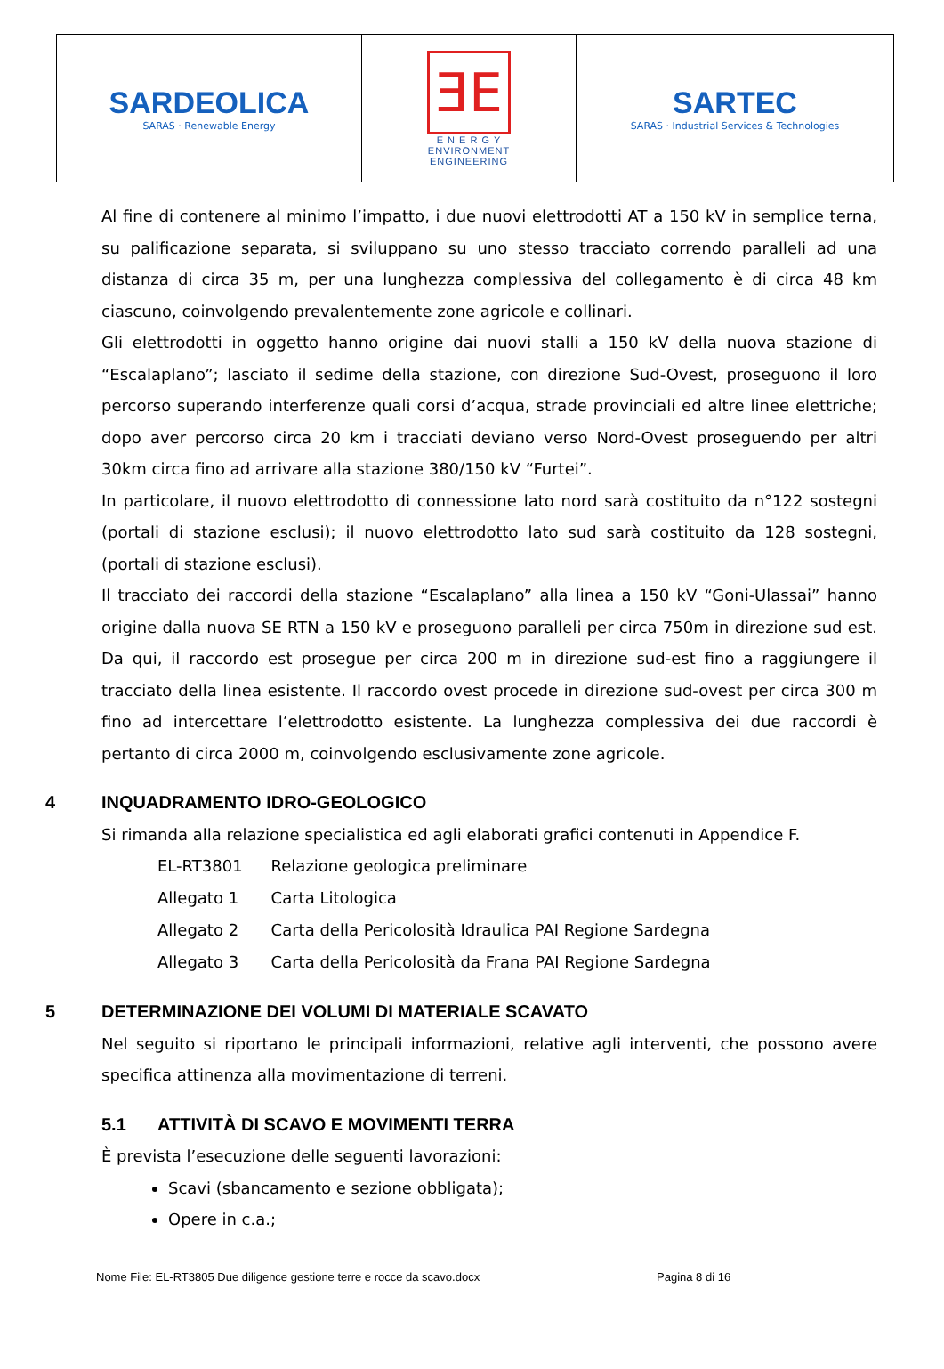| SARDEOLICA SARAS · Renewable Energy | ƎE E N E R G Y ENVIRONMENT ENGINEERING | SARTEC SARAS · Industrial Services & Technologies |
Al fine di contenere al minimo l’impatto, i due nuovi elettrodotti AT a 150 kV in semplice terna, su palificazione separata, si sviluppano su uno stesso tracciato correndo paralleli ad una distanza di circa 35 m, per una lunghezza complessiva del collegamento è di circa 48 km ciascuno, coinvolgendo prevalentemente zone agricole e collinari.
Gli elettrodotti in oggetto hanno origine dai nuovi stalli a 150 kV della nuova stazione di “Escalaplano”; lasciato il sedime della stazione, con direzione Sud-Ovest, proseguono il loro percorso superando interferenze quali corsi d’acqua, strade provinciali ed altre linee elettriche; dopo aver percorso circa 20 km i tracciati deviano verso Nord-Ovest proseguendo per altri 30km circa fino ad arrivare alla stazione 380/150 kV “Furtei”.
In particolare, il nuovo elettrodotto di connessione lato nord sarà costituito da n°122 sostegni (portali di stazione esclusi); il nuovo elettrodotto lato sud sarà costituito da 128 sostegni, (portali di stazione esclusi).
Il tracciato dei raccordi della stazione “Escalaplano” alla linea a 150 kV “Goni-Ulassai” hanno origine dalla nuova SE RTN a 150 kV e proseguono paralleli per circa 750m in direzione sud est. Da qui, il raccordo est prosegue per circa 200 m in direzione sud-est fino a raggiungere il tracciato della linea esistente. Il raccordo ovest procede in direzione sud-ovest per circa 300 m fino ad intercettare l’elettrodotto esistente. La lunghezza complessiva dei due raccordi è pertanto di circa 2000 m, coinvolgendo esclusivamente zone agricole.
4 INQUADRAMENTO IDRO-GEOLOGICO
Si rimanda alla relazione specialistica ed agli elaborati grafici contenuti in Appendice F.
| EL-RT3801 | Relazione geologica preliminare |
| Allegato 1 | Carta Litologica |
| Allegato 2 | Carta della Pericolosità Idraulica PAI Regione Sardegna |
| Allegato 3 | Carta della Pericolosità da Frana PAI Regione Sardegna |
5 DETERMINAZIONE DEI VOLUMI DI MATERIALE SCAVATO
Nel seguito si riportano le principali informazioni, relative agli interventi, che possono avere specifica attinenza alla movimentazione di terreni.
5.1 ATTIVITÀ DI SCAVO E MOVIMENTI TERRA
È prevista l’esecuzione delle seguenti lavorazioni:
Scavi (sbancamento e sezione obbligata);
Opere in c.a.;
Nome File: EL-RT3805 Due diligence gestione terre e rocce da scavo.docx Pagina 8 di 16